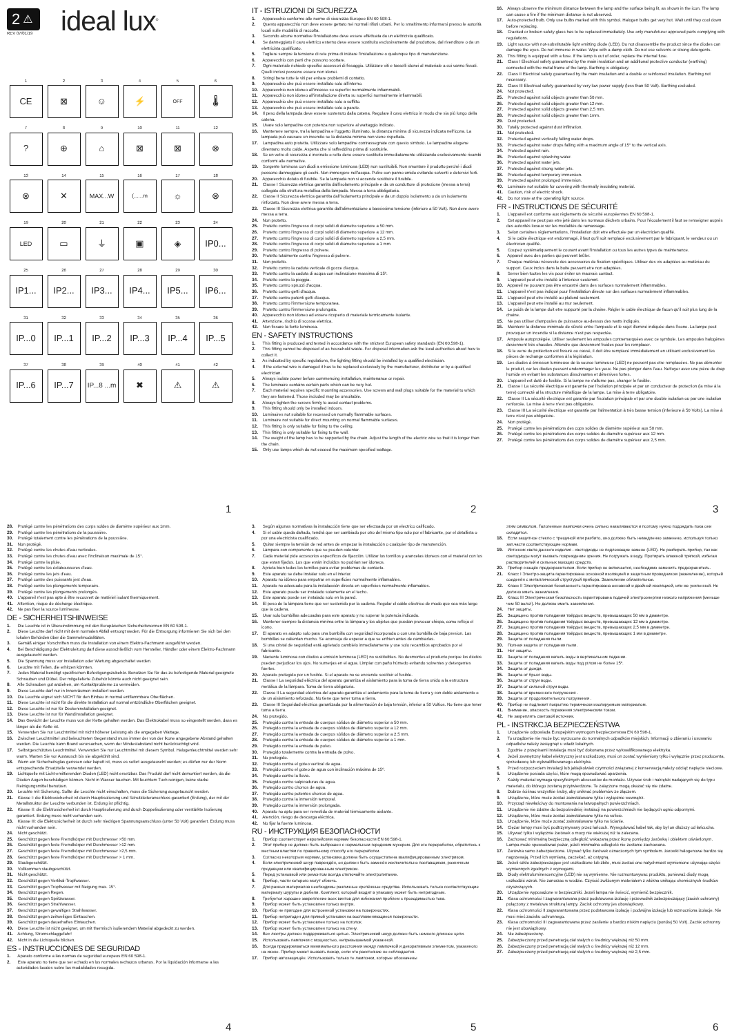2 ⚠
REV 07/01/19
ideal lux<sup>®</sup>
1
CE
2
⊠
3
☺
4
⚡
5
OFF
6
🌡
7
?
8
⊕
9
⌂
10
⊠
11
⊠
12
⊗
13
⊗
14
✕
15
MAX...W
16
(......m
17
☼
18
⊗
19
LED
20
▭
21
⏚
22
▣
23
◈
24
IP0...
25
IP1...
26
IP2...
27
IP3...
28
IP4...
29
IP5...
30
IP6...
31
IP...0
32
IP...1
33
IP...2
34
IP...3
35
IP...4
36
IP...5
37
IP...6
38
IP...7
39
IP...8 ...m
40
✖
41
⚠
42
⚠
1
IT - ISTRUZIONI DI SICUREZZA
1. Apparecchio conforme alle norme di sicurezza Europee EN 60 598-1.
2. Questo apparecchio non deve essere gettato nei normali rifiuti urbani. Per lo smaltimento informarsi presso le autorità locali sulle modalità di raccolta.
3. Secondo alcune normative l'installazione deve essere effettuata da un elettricista qualificato.
4. Se danneggiato il cavo elettrico esterno deve essere sostituito esclusivamente dal produttore, dal rivenditore o da un elettricista qualificato.
5. Togliere sempre la tensione di rete prima di iniziare l'installazione o qualunque tipo di manutenzione.
6. Apparecchio con parti che possono scottare.
7. Ogni materiale richiede specifici accessori di fissaggio. Utilizzare viti e tasselli idonei al materiale a cui vanno fissati. Quelli inclusi possono essere non idonei.
8. Stringi bene tutte le viti per evitare problemi di contatto.
9. Apparecchio che può essere installato solo all'interno.
10. Apparecchio non idoneo all'incasso su superfici normalmente infiammabili.
11. Apparecchio non idoneo all'installazione diretta su superfici normalmente infiammabili.
12. Apparecchio che può essere installato solo a soffitto.
13. Apparecchio che può essere installato solo a parete.
14. Il peso della lampada deve essere sostenuto dalla catena. Regolare il cavo elettrico in modo che sia più lungo della catena.
15. Usare solo lampadine con potenza non superiore al wattaggio indicato.
16. Mantenere sempre, tra la lampadina e l'oggetto illuminato, la distanza minima di sicurezza indicata nell'icona. La lampada può causare un incendio se la distanza minima non viene rispettata.
17. Lampadina auto protetta. Utilizzare solo lampadine contrassegnate con questo simbolo. Le lampadine alogene diventano molto calde. Aspetta che si raffreddino prima di sostituirle.
18. Se un vetro di sicurezza è incrinato o rotto deve essere sostituito immediatamente utilizzando esclusivamente ricambi conformi alle normative.
19. Sorgente luminosa con diodi a emissione luminosa (LED) non sostituibili. Non smontare il prodotto perché i diodi possono danneggiare gli occhi. Non immergere nell'acqua. Pulire con panno umido evitando solventi e detersivi forti.
20. Apparecchio dotato di fusibile. Se la lampada non si accende sostituire il fusibile.
21. Classe I Sicurezza elettrica garantita dall'isolamento principale e da un conduttore di protezione (messa a terra) collegato alla struttura metallica della lampada. Messa a terra obbligatoria.
22. Classe II Sicurezza elettrica garantita dall'isolamento principale e da un doppio isolamento o da un isolamento rinforzato. Non deve avere messa a terra.
23. Classe III Sicurezza elettrica garantita dall'alimentazione a bassissima tensione (inferiore a 50 Volt). Non deve avere messa a terra.
24. Non protetto.
25. Protetto contro l'ingresso di corpi solidi di diametro superiore a 50 mm.
26. Protetto contro l'ingresso di corpi solidi di diametro superiore a 12 mm.
27. Protetto contro l'ingresso di corpi solidi di diametro superiore a 2,5 mm.
28. Protetto contro l'ingresso di corpi solidi di diametro superiore a 1 mm.
29. Protetto contro l'ingresso di polvere.
30. Protetto totalmente contro l'ingresso di polvere.
31. Non protetto.
32. Protetto contro la caduta verticale di gocce d'acqua.
33. Protetto contro la caduta di acqua con inclinazione massima di 15º.
34. Protetto contro la pioggia.
35. Protetto contro spruzzi d'acqua.
36. Protetto contro getti d'acqua.
37. Protetto contro potenti getti d'acqua.
38. Protetto contro l'immersione temporanea.
39. Protetto contro l'immersione prolungata.
40. Apparecchio non idoneo ad essere ricoperto di materiale termicamente isolante.
41. Attenzione, rischio di scossa elettrica.
42. Non fissare la fonte luminosa.
EN - SAFETY INSTRUCTIONS
1. This fitting is produced and tested in accordance with the strictest European safety standards (EN 60.598-1).
2. This fitting cannot be disposed of as household waste. For disposal information ask the local authorities about how to collect it.
3. As indicated by specific regulations, the lighting fitting should be installed by a qualified electrician.
4. If the external wire is damaged it has to be replaced exclusively by the manufacturer, distributor or by a qualified electrician.
5. Always isolate power before commencing installation, maintenance or repair.
6. The luminaire contains certain parts which can be very hot.
7. Each material requires specific mounting accessories. Use screws and wall plugs suitable for the material to which they are fastened. Those included may be unsuitable.
8. Always tighten the screws firmly to avoid contact problems.
9. This fitting should only be installed indoors.
10. Luminaires not suitable for recessed on normally flammable surfaces.
11. Luminaire not suitable for direct mounting on normal flammable surfaces.
12. This fitting is only suitable for fixing to the ceiling.
13. This fitting is only suitable for fixing to the wall.
14. The weight of the lamp has to be supported by the chain. Adjust the length of the electric wire so that it is longer than the chain.
15. Only use lamps which do not exceed the maximum specified wattage.
2
16. Always observe the minimum distance between the lamp and the surface being lit, as shown in the icon. The lamp can cause a fire if the minimum distance is not observed.
17. Auto-protected bulb. Only use bulbs marked with this symbol. Halogen bulbs get very hot. Wait until they cool down before replacing.
18. Cracked or broken safety glass has to be replaced immediately. Use only manufcturer approved parts complying with regulations.
19. Light source with not-substitutable light emitting diode (LED). Do not disassemble the product since the diodes can damage the eyes. Do not immerse in water. Wipe with a damp cloth. Do not use solvents or strong detergents.
20. This fitting is equipped with a fuse. If the lamp is out of order, replace the internal fuse.
21. Class I Electrical safety guaranteed by the main insulation and an additional protective conductor (earthing) connected with the metal frame of the lamp. Earthing is obligatory.
22. Class II Electrical safety guaranteed by the main insulation and a double or reinforced insulation. Earthing not necessary.
23. Class III Electrical safety guaranteed by very low power supply (less than 50 Volt). Earthing excluded.
24. Not protected.
25. Protected against solid objects greater than 50 mm.
26. Protected against solid objects greater than 12 mm.
27. Protected against solid objects greater than 2,5 mm.
28. Protected against solid objects greater than 1mm.
29. Dust protected.
30. Totally protected against dust infiltration.
31. Not protected.
32. Protected against vertically falling water drops.
33. Protected against water drops falling with a maximum angle of 15° to the vertical axis.
34. Protected against rain.
35. Protected against splashing water.
36. Protected against water jets.
37. Protected against strong water jets.
38. Protected against temporary immersion.
39. Protected against prolonged immersion.
40. Luminaire not suitable for covering with thermally insulating material.
41. Caution, risk of electric shock.
42. Do not stare at the operating light source.
FR - INSTRUCTIONS DE SÉCURITÉ
1. L'appareil est conforme aux règlements de sécurité européennes EN 60 598-1.
2. Cet appareil ne peut pas etre jeté dans les normaux déchets urbains. Pour l'écoulement il faut se renseigner auprès des autorités locaux sur les modalités de ramassage.
3. Selon certaines réglementations, l'installation doit etre effectuée par un électricien qualifié.
4. Si le cable électrique est endommagé, il faut qu'il soit remplacé exclusivement par le fabriquant, le vendeur ou un électricien qualifié.
5. Coupez systématiquement le courant avant l'installation ou tous les autres types de maintenance.
6. Appareil avec des parties qui peuvent brûler.
7. Chaque matériau nécessite des accessoires de fixation spécifiques. Utiliser des vis adaptées au matériau du support. Ceux inclus dans la boite peuvent etre non adaptées.
8. Serrer bien tuotes les vis pour éviter un mauvais contact.
9. L'appareil peut etre installé à l'interieur seulemnt.
10. Appareil ne pouvant pas être encastré dans des surfaces normalement inflammables.
11. L'appareil n'est pas indiqué pour l'installation directe sur des surfaces normalement inflammables.
12. L'appareil peut etre installé au plafond seulement.
13. L'appareil peut etre installé au mur seulement.
14. Le poids de la lampe doit etre supporté par la chaine. Régler le cable électrique de facon qu'il soit plus long de la chaine.
15. Ne pas utiliser d'ampoules de puissance au-dessus des watts indiqués.
16. Maintenir la distance minimale de sûreté entre l'ampoule et le sujet illuminé indiquée dans l'icone. La lampe peut provoquer un incendie si la distance n'est pas respectée.
17. Ampoule autoprotégée. Utiliser seulement les ampoules contremarquées avec ce symbole. Les ampoules halogènes deviennent très chaudes. Attendre que deviennent froides pour les remplacer.
18. Si le verre de protéction est fissuré ou cassé, il doit étre remplacé immédiatement en utilisant exclusivement les pièces de rechange conformes à la législation.
19. Les diodes à émission lumineuse de la source lumineuse (LED) ne peuvent pas etre remplacées. Ne pas démonter le produit, car les diodes peuvent endommager les yeux. Ne pas plonger dans l'eau. Nettoyer avec une pièce de drap humide en evitant les substances dissolvantes et détersives fortes.
20. L'appareil est doté de fusible. Si la lampe ne s'allume pas, changer le fusible.
21. Classe I La sécurité électrique est garantie par l'isolation principale et par un conducteur de protection (la mise à la terre) connecté al la structure métallique de la lampe. La mise à terre obligatoire.
22. Classe II La sécurité électrique est garantie par l'isolation principale et par une double isolation ou par une isolation renforcée. La mise à terre n'est pas obligatoire.
23. Classe III La sécurité électrique est garantie par l'alimentation à très basse tension (inferieure à 50 Volts). La mise à terre n'est pas obligatoire.
24. Non protégé.
25. Protégé contre les pénétrations des cops solides de diamètre supérieur aux 50 mm.
26. Protégé contre les pénétrations des corps solides de diamètre supérieur aux 12 mm.
27. Protégé contre les pénétrations des corps solides de diamètre supérieur aux 2,5 mm.
3
28. Protégé contre les pénétrations des corps soldes de diamètre supérieur aux 1mm.
29. Protégé contre les pénétrations de la poussière.
30. Protégé totalement contre les pénétrations de la poussière.
31. Non protégé.
32. Protégé contre les chutes d'eau verticales.
33. Protégé contre les chutes d'eau avec l'inclinaison maximale de 15°.
34. Protégé contre la pluie.
35. Protégé contre les éclaboussures d'eau.
36. Protégé contre les jets d'eau.
37. Protégé contre des puissants jest d'eau.
38. Protégé contre les plongements temporairs.
39. Protégé contre les plongements prolongés.
40. L'appareil n'est pas apte à être recouvert de matériel isolant thermiquement.
41. Attention, risque de décharge électrique.
42. Ne pas fixer la source lumineuse.
DE - SICHERHEITSHINWEISE
1. Die Leuchte ist in Übereinstimmung mit den Europäischen Sicherheitsnormen EN 60 598-1.
2. Diese Leuchte darf nicht mit dem normalen Abfall entsorgt weden. Für die Entsorgung informieren Sie sich bei den lokalen Behörden über die Sammelmodalitäten.
3. Gemäß einiger Vorschriften muss die Installation von einem Elektro-Fachmann ausgeführt werden.
4. Bei Beschädigung der Elektroleitung darf diese ausschließlich vom Hersteller, Händler oder einem Elektro-Fachmann ausgetauscht werden.
5. Die Spannung muss vor Installation oder Wartung abgeschaltet werden.
6. Leuchte mit Teilen, die erhitzen könnten.
7. Jedes Material benötigt spezifischen Befestigungszubehör. Benutzen Sie für das zu befestigende Material geeignete Schrauben und Dübel. Der mitgelieferte Zubehör könnte auch nicht geeignet sein.
8. Alle Schrauben gut anziehen, um Kontaktprobleme zu vermeiden.
9. Diese Leuchte darf nur in Innenräumen installiert werden.
10. Die Leuchte eignet sich NICHT für den Einbau in normal entflammbare Oberflächen.
11. Diese Leuchte ist nicht für die direkte Installation auf normal entzündliche Oberflächen geeignet.
12. Diese Leuchte ist nur für Deckeninstallation geeignet.
13. Diese Leuchte ist nur für Wandinstallation geeignet.
14. Das Gewicht der Leuchte muss von der Kette gehalten werden. Das Elektrokabel muss so eingestellt werden, dass es länger als die Kette ist.
15. Verwenden Sie nur Leuchtmittel mit nicht höherer Leistung als die angegeben Wattage.
16. Zwischen Leuchtmittel und beleuchteten Gegenstand muss immer der von der Ikone angegebene Abstand gehalten werden. Die Leuchte kann Brand verursachen, wenn der Mindestabstand nicht berücksichtigt wird.
17. Selbstgeschütztes Leuchtmittel. Verwenden Sie nur Leuchtmittel mit diesem Symbol. Halogenleuchtmittel werden sehr warm. Warten Sie vor Austausch bis sie abgekühlt sind.
18. Wenn ein Sicherheitsglas gerissen oder kaputt ist, muss es sofort ausgetauscht werden; es dürfen nur der Norm entsprechende Ersatzteile verwendet werden.
19. Lichtquelle mit Licht-emittierenden Dioden (LED) nicht ersetzbar. Das Produkt darf nicht demontiert werden, da die Dioden Augen beschädigen können. Nicht in Wasser tauchen. Mit feuchtem Tuch reinigen, keine starke Reinigungsmittel benutzen.
20. Leuchte mit Sicherung. Sollte die Leuchte nicht einschalten, muss die Sicherung ausgetauscht werden.
21. Klasse I: die Elektrosicherheit ist durch Hauptisolierung und Schutzleiteranschluss garantiert (Erdung), der mit der Metallstruktur der Leuchte verbunden ist. Erdung ist pflichtig.
22. Klasse II: die Elektrosicherheit ist durch Hauptisolierung und durch Doppelisolierung oder verstärkte Isolierung garantiert. Erdung muss nicht vorhanden sein.
23. Klasse III: die Elektrosicherheit ist durch sehr niedrigen Spannungsanschluss (unter 50 Volt) garantiert. Erdung muss nicht vorhanden sein.
24. Nicht geschützt.
25. Geschützt gegen feste Fremdkörper mit Durchmesser >50 mm.
26. Geschützt gegen feste Fremdkörper mit Durchmesser >12 mm.
27. Geschützt gegen feste Fremdkörper mit Durchmesser >2,5 mm.
28. Geschützt gegen feste Fremdkörper mit Durchmesser > 1 mm.
29. Staubgeschützt.
30. Vollkommen staubgeschützt.
31. Nicht geschützt.
32. Geschützt gegen Vertikal-Tropfwasser.
33. Geschützt gegen Tropfwasser mit Neigung max. 15°.
34. Geschützt gegen Regen.
35. Geschützt gegen Spritzwasser.
36. Geschützt gegen Strahlwasser.
37. Geschützt gegen gewaltiges Strahlwasser.
38. Geschützt gegen zeitweiliges Eintauchen.
39. Geschützt gegen dauerhaftes Eintauchen.
40. Diese Leuchte ist nicht geeignet, um mit thermisch isolierendem Material abgedeckt zu werden.
41. Achtung, Stromschlaggefahr!
42. Nicht in die Lichtquelle blicken.
ES - INSTRUCCIONES DE SEGURIDAD
1. Aparato conforme a las normas de seguridad europeos EN 60 598-1.
2. Este aparato no tiene que ser echado en los normales rechazos urbanos. Por la liquidación informarse a las autoridades locales sobre las modalidades recogida.
4
3. Según algunas normativas la instalacción tiene que ser efectuada por un electrico calificado.
4. Si el cable queda dañado, tendrá que ser cambiado por otro del mismo tipo solo por el fabricante, por el detallista o por una electricista cualificado.
5. Quitar siempre la tensión de red antes de empezar la instalacción o cualquier tipo de manutención.
6. Lámpara con componentes que se pueden calentar.
7. Cada material pide accesorios especificos de fijacción. Utilizar los tornillos y arancelas idoneos con el material con los que estan fijados. Los que están incluidos no podrian ser idoneos.
8. Aprieta bien todos los tornillos para evitar problemas de contacto.
9. Este aparato se debe instalar solo en el interior.
10. Aparato no idóneo para empotrar en superficies normalmente inflamables.
11. Aparato no adecuado para la instalacción directa en superficies normalmente inflamables.
12. Este aparato puede ser instalado solamente en el techo.
13. Este aparato puede ser instalado solo en la pared.
14. El peso de la lámpara tiene que ser sostenido por la cadena. Regular el cable eléctrico de modo que sea más largo que la cadena.
15. Usar solo bombillas adecuadas para este aparato y no superar la potencia indicada.
16. Mantener siempre la distancia minima entre la lámpara y los objetos que puedan provocar chispa, como refleja el icono.
17. El aparato es adapto solo para una bombilla con seguridad incorporada o con una bombilla de baja presion. Las bombillas se calientan mucho. Se aconseja de esperar a que se enfrien antes de cambiarlas.
18. Si una cristal de seguridad está agrietado cambielo inmediatamente y use solo recambios aprobados por el fabricante.
19. Naciente luminosa con diodos a emisión luminosa (LED) no sustituibles. No desmontes el producto porque los diodos pueden perjudicar los ojos. No sumerjas en el agua. Limpiar con paño húmedo evitando solventes y detergentes fuertes.
20. Aparato protegido por un fusible. Si el aparato no se enciende sostituir el fusible.
21. Classe I La seguridad eléctrica del aparato garantiza el aislamiento para la toma de tierra unido a la estructura metálica de la lámpara. Toma de tierra obligatoria.
22. Classe II La seguridad eléctrica del aparato garantiza el aislamiento para la toma de tierra y con doble aislamiento o de un aislamiento reforzado. No tiene que tener toma a tierra.
23. Classe III Seguridad eléctrica garantizada por la alimentación de baja tensión, inferior a 50 Voltios. No tiene que tener toma a tierra.
24. No protegido.
25. Protegido contra la entrada de cuerpos sòlidos de diàmetro superior a 50 mm.
26. Protegido contra la entrada de cuerpos sòlidos de diàmetro superior a 12 mm.
27. Protegido contra la entrada de cuerpos sòlidos de diàmetro superior a 2,5 mm.
28. Protegido contra la entrada de cuerpos sòlidos de diàmetro superior a 1 mm.
29. Protegido contra la entrada de polvo.
30. Protegido totalemente contra la entrada de polvo.
31. No protegido.
32. Protegido contra el goteo vertical de agua.
33. Protegido contro el goteo de agua con inclinación máxima de 15º.
34. Protegido contro la lluvia.
35. Protegido contro salpicaduras de agua.
36. Protegido contro chorros de agua.
37. Protegido contro potentes chorros de agua.
38. Protegido contra la inmersión temporal.
39. Protegido contra la inmersión prolongada.
40. Aparato no apto para ser revestido de material térmicamente aislante.
41. Atención, riesgo de descarga eléctrica.
42. No fijar la fuente luminosa.
RU - ИНСТРУКЦИЯ БЕЗОПАСНОСТИ
1. Прибор соответствует европейским нормам безопасности EN 60 598-1.
2. Этот прибор не должен быть выброшен с нормальным городским мусором. Для его переработки, обратитесь к местным властям по правильному способу его переработки.
3. Согласно некоторым нормам, установка должна быть осуществлена квалифицированным электриком.
4. Если электрический шнур повреждён, он должен быть заменён исключительно поставщиком, розничным продавцом или квалифицированным электриком.
5. Перед установкой или ремонтом всегда отключайте электропитание.
6. Прибор, части которого могут обжечь.
7. Для разных материалов необходимы различные крепёжные средства. Использовать только соответствующие материалу шурупы и дюбели. Комплект, который входит в упаковку может быть непригодным.
8. Требуется хорошее закрепление всех винтов для избежания проблем с проходимостью тока.
9. Прибор может быть установлен только внутри.
10. Прибор не пригоден для встроенной установки на поверхностях.
11. Прибор непригоден для прямой установки на воспламеняющиеся поверхности.
12. Прибор может быть установлен только на потолок.
13. Прибор может быть установлен только на стену.
14. Вес люстры должен поддерживаться цепью. Электрический шнур должен быть немного длиннее цепи.
15. Использовать лампочки с мощностью, непревышаемой указанной.
16. Всегда придерживаться минимального расстояния между лампочкой и декоративным элементом, указанного на иконе. Прибор может вызвать пожар, если это расстояние не соблюдается.
17. Прибор автозащищён. Использовать только те лампочки, которые обозначены
5
этим символом. Галогенные лампочки очень сильно накаливаются и поэтому нужно подождать пока они охладятся.
18. Если защитное стекло с трещиной или разбито, оно должно быть немедленно заменено, используя только зап.части соответствующие нормам.
19. Источник света данного изделия - светодиоды не подлежащие замене (LED). Не разбирать прибор, так как светодиоды могут вызвать повреждение зрения. Не погружать в воду. Протирать влажной тряпкой, избегая растворителей и сильных моющих средств.
20. Прибор снащён предохранителем. Если прибор не включается, необходимо заменить предохранитель.
21. Класс I Электро-защита гарантирована основной изоляцией и защитным проводником (заземление), который соеденён с металлической структурой прибора. Заземление обязательное.
22. Класс II Электрическая безопасность гарантирована основной и двойной изоляцией, или же усиленной. Не должно иметь заземления.
23. Класс III Электрическая безопасность гарантирована подачей электроэнергии низкого напряжения (меньше чем 50 вольт). Не должно иметь заземления.
24. Нет защиты.
25. Защищено против попадания твёрдых веществ, превышающих 50 мм в диаметре.
26. Защищено против попадания твёрдых веществ, превышающих 12 мм в диаметре.
27. Защищено против попадания твёрдых веществ, превышающих 2,5 мм в диаметре.
28. Защищено против попадания твёрдых веществ, превышающих 1 мм в диаметре.
29. Защита от попадания пыли.
30. Полная защита от попадания пыли.
31. Нет защиты.
32. Защита от попадания капель воды в вертикальном падении.
33. Защита от попадания капель воды под углом не более 15º.
34. Защита от дождя.
35. Защита от брызг воды.
36. Защита от струи воды.
37. Защита от сильной струи воды.
38. Защита от временного погружения .
39. Защита от продолжительного погружения .
40. Прибор не подлежит покрытию термически изолируемым материалом.
41. Внимание, опасность поражения электрическим током.
42. Не закреплять световой источник.
PL - INSTRKCJA BEZPIECZEŃSTWA
1. Urządzenie odpowiada Europejskim wymogom bezpieczenstwa EN 60 598-1.
2. To urządzenie nie może byc wyrzucone do normalnych odpadków miejskich. Informacji o zbieraniu i usuwaniu odpadków należy zasięgnąć u władz lokalnych.
3. Zgodnie z przepisami instalacja musi być dokonana przez wykwalifikowanego elektryka.
4. Jeżeli zewnętrzny kabel elektryczny jest uszkodzony, musi on zostać wymieniony tylko i wyłącznie przez producenta, sprzedawcę lub wykwalifikowanego elektryka.
5. Przed rozpoczeciem instalacji lub jakiejkolwiek czynności związanej z konserwacją należy odciąć napięcie sieciowe.
6. Urządzenie posiada części, które mogą spowodować oparzenia.
7. Każdy materiał wymaga specyficznych akcesoriów do montażu. Używac śrub i nakrętek nadających się do typu materiału, do którego zostaną przytwierdzone. Te załączone mogą okazać się nie zdatne.
8. Dobrze ściśnac wszystkie śruby, aby uniknać problemów ze złączem.
9. Urządzenie, które może zostać zainstalowane tylko i wyłącznie wewnątrz.
10. Przyrząd niewłaściwy do montowania na łatwopalnych powierzchniach.
11. Urządzenie nie zdatne do bezpośredniej instalacji na powierzchniach nie będących ognio odpornymi.
12. Urządzenie, które może zostać zainstalowane tylko na suficie.
13. Urządzenie, które może zostać zainstalowane tylko na ścianie.
14. Ciężar lampy musi być podtrzymywany przez łańcuch. Wyregulować kabel tak, aby był on dłuższy od łańcucha.
15. Używać tylko i wyłącznie żarówek o mocy nie wiekszej niż ta zalecana.
16. Zachować minimalną bezpieczną odległość wskazaną przez ikonę pomiędzy żarówką i obiektem oświetlonym. Lampa może spowodować pożar, jeżeli minimalna odległość nie zostanie zachowana.
17. Żarówka samo zabezpieczona. Używać tylko żarówek oznaczonych tym symbolem. żarowki halogenowe bardzo się nagrzewają. Przed ich wymianą, zaczekać, aż ostygną.
18. Jeżeli szkło zabezpieczające jest uszkodzone lub zbite, musi zostać ono natychmiast wymienione używając części wymiennych zgodnych z wymogami.
19. Diody elektroluminescencyjne (LED) nie są wymienne. Nie rozmontowywac produktu, ponieważ diody mogą uszkodzić wzrok. Nie zanurzac w wodzie. Czyścić zwilżonym materiałem z włókna unikając chemicznych środków czyszczących.
20. Urządzenie wyposażone w bezpieczniki. Jezeli lampa nie świecić, wymienić bezpiecznik.
21. Klasa ochronności I zagwarantowana przez podstawowa izolację i przewodnik zabezpieczający (zacisk ochronny) połączony z metalowa strukturą lampy. Zacisk ochronny jes obowiązkowy.
22. Klasa ochronności II zagwarantowana przez podstawowa izolację i podwójna izolację lub wzmocniona izolacje. Nie musi mieć zacisku ochronnego.
23. Klasa ochronności III zagwarantowana przez zasilenie o bardzo niskim napięciu (poniżej 50 Volt). Zacisk ochronny nie jest obowiązkowy.
24. Nie zabezpieczony.
25. Zabezpieczony przed penetracją ciał stałych o średnicy większej niż 50 mm.
26. Zabezpieczony przed penetracją ciał stałych o średnicy większej niż 12 mm.
27. Zabezpieczony przed penetracją ciał stałych o średnicy większej niż 2,5 mm.
6